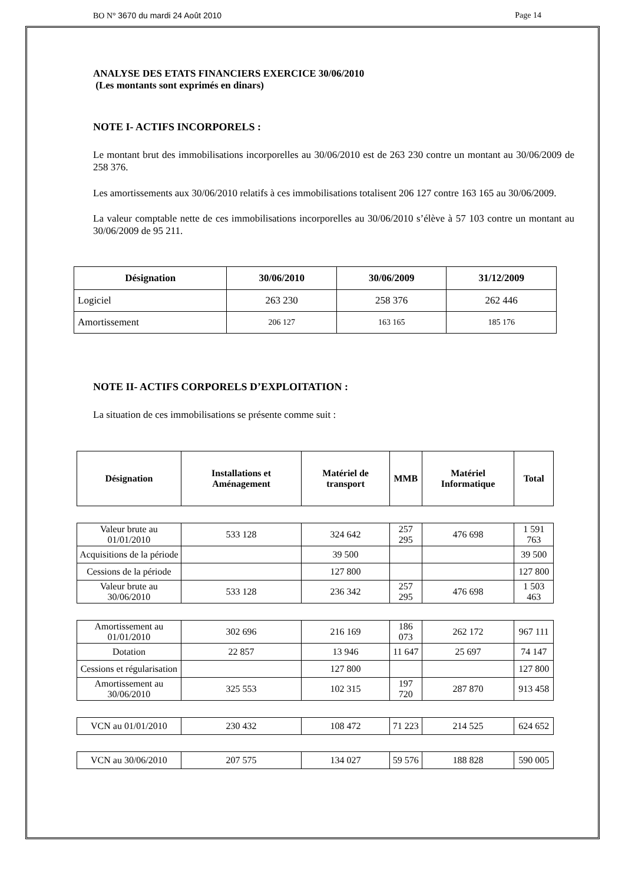BO N° 3670 du mardi 24 Août 2010
Page 14
ANALYSE DES ETATS FINANCIERS EXERCICE 30/06/2010
(Les montants sont exprimés en dinars)
NOTE I- ACTIFS INCORPORELS :
Le montant brut des immobilisations incorporelles au 30/06/2010 est de 263 230 contre un montant au 30/06/2009 de 258 376.
Les amortissements aux 30/06/2010 relatifs à ces immobilisations totalisent 206 127 contre 163 165 au 30/06/2009.
La valeur comptable nette de ces immobilisations incorporelles au 30/06/2010 s’élève à 57 103 contre un montant au 30/06/2009 de 95 211.
| Désignation | 30/06/2010 | 30/06/2009 | 31/12/2009 |
| --- | --- | --- | --- |
| Logiciel | 263 230 | 258 376 | 262 446 |
| Amortissement | 206 127 | 163 165 | 185 176 |
NOTE II- ACTIFS CORPORELS D’EXPLOITATION :
La situation de ces immobilisations se présente comme suit :
| Désignation | Installations et Aménagement | Matériel de transport | MMB | Matériel Informatique | Total |
| --- | --- | --- | --- | --- | --- |
| Valeur brute au 01/01/2010 | 533 128 | 324 642 | 257 295 | 476 698 | 1 591 763 |
| Acquisitions de la période | | 39 500 | | | 39 500 |
| Cessions de la période | | 127 800 | | | 127 800 |
| Valeur brute au 30/06/2010 | 533 128 | 236 342 | 257 295 | 476 698 | 1 503 463 |
| Amortissement au 01/01/2010 | 302 696 | 216 169 | 186 073 | 262 172 | 967 111 |
| Dotation | 22 857 | 13 946 | 11 647 | 25 697 | 74 147 |
| Cessions et régularisation | | 127 800 | | | 127 800 |
| Amortissement au 30/06/2010 | 325 553 | 102 315 | 197 720 | 287 870 | 913 458 |
| VCN au 01/01/2010 | 230 432 | 108 472 | 71 223 | 214 525 | 624 652 |
| VCN au 30/06/2010 | 207 575 | 134 027 | 59 576 | 188 828 | 590 005 |